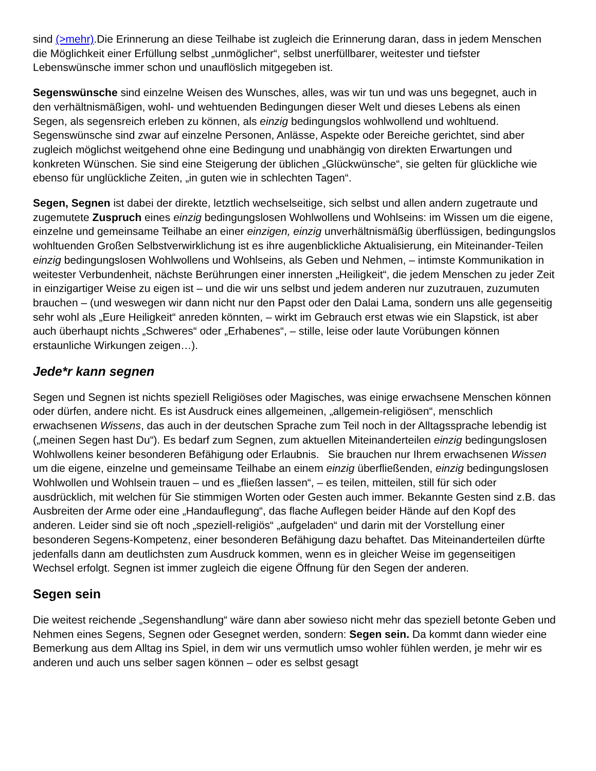sind (>mehr).Die Erinnerung an diese Teilhabe ist zugleich die Erinnerung daran, dass in jedem Menschen die Möglichkeit einer Erfüllung selbst „unmöglicher“, selbst unerfüllbarer, weitester und tiefster Lebenswünsche immer schon und unauflöslich mitgegeben ist.
Segenswünsche sind einzelne Weisen des Wunsches, alles, was wir tun und was uns begegnet, auch in den verhältnismäßigen, wohl- und wehtuenden Bedingungen dieser Welt und dieses Lebens als einen Segen, als segensreich erleben zu können, als einzig bedingungslos wohlwollend und wohltuend. Segenswünsche sind zwar auf einzelne Personen, Anlässe, Aspekte oder Bereiche gerichtet, sind aber zugleich möglichst weitgehend ohne eine Bedingung und unabhängig von direkten Erwartungen und konkreten Wünschen. Sie sind eine Steigerung der üblichen „Glückwünsche“, sie gelten für glückliche wie ebenso für unglückliche Zeiten, „in guten wie in schlechten Tagen“.
Segen, Segnen ist dabei der direkte, letztlich wechselseitige, sich selbst und allen andern zugetraute und zugemutete Zuspruch eines einzig bedingungslosen Wohlwollens und Wohlseins: im Wissen um die eigene, einzelne und gemeinsame Teilhabe an einer einzigen, einzig unverhältnismäßig überflüssigen, bedingungslos wohltuenden Großen Selbstverwirklichung ist es ihre augenblickliche Aktualisierung, ein Miteinander-Teilen einzig bedingungslosen Wohlwollens und Wohlseins, als Geben und Nehmen, – intimste Kommunikation in weitester Verbundenheit, nächste Berührungen einer innersten „Heiligkeit“, die jedem Menschen zu jeder Zeit in einzigartiger Weise zu eigen ist – und die wir uns selbst und jedem anderen nur zuzutrauen, zuzumuten brauchen – (und weswegen wir dann nicht nur den Papst oder den Dalai Lama, sondern uns alle gegenseitig sehr wohl als „Eure Heiligkeit“ anreden könnten, – wirkt im Gebrauch erst etwas wie ein Slapstick, ist aber auch überhaupt nichts „Schweres“ oder „Erhabenes“, – stille, leise oder laute Vorübungen können erstaunliche Wirkungen zeigen…).
Jede*r kann segnen
Segen und Segnen ist nichts speziell Religiöses oder Magisches, was einige erwachsene Menschen können oder dürfen, andere nicht. Es ist Ausdruck eines allgemeinen, „allgemein-religiösen“, menschlich erwachsenen Wissens, das auch in der deutschen Sprache zum Teil noch in der Alltagssprache lebendig ist („meinen Segen hast Du“). Es bedarf zum Segnen, zum aktuellen Miteinanderteilen einzig bedingungslosen Wohlwollens keiner besonderen Befähigung oder Erlaubnis. Sie brauchen nur Ihrem erwachsenen Wissen um die eigene, einzelne und gemeinsame Teilhabe an einem einzig überfließenden, einzig bedingungslosen Wohlwollen und Wohlsein trauen – und es „fließen lassen“, – es teilen, mitteilen, still für sich oder ausdrücklich, mit welchen für Sie stimmigen Worten oder Gesten auch immer. Bekannte Gesten sind z.B. das Ausbreiten der Arme oder eine „Handauflegung“, das flache Auflegen beider Hände auf den Kopf des anderen. Leider sind sie oft noch „speziell-religiös“ „aufgeladen“ und darin mit der Vorstellung einer besonderen Segens-Kompetenz, einer besonderen Befähigung dazu behaftet. Das Miteinanderteilen dürfte jedenfalls dann am deutlichsten zum Ausdruck kommen, wenn es in gleicher Weise im gegenseitigen Wechsel erfolgt. Segnen ist immer zugleich die eigene Öffnung für den Segen der anderen.
Segen sein
Die weitest reichende „Segenshandlung“ wäre dann aber sowieso nicht mehr das speziell betonte Geben und Nehmen eines Segens, Segnen oder Gesegnet werden, sondern: Segen sein. Da kommt dann wieder eine Bemerkung aus dem Alltag ins Spiel, in dem wir uns vermutlich umso wohler fühlen werden, je mehr wir es anderen und auch uns selber sagen können – oder es selbst gesagt